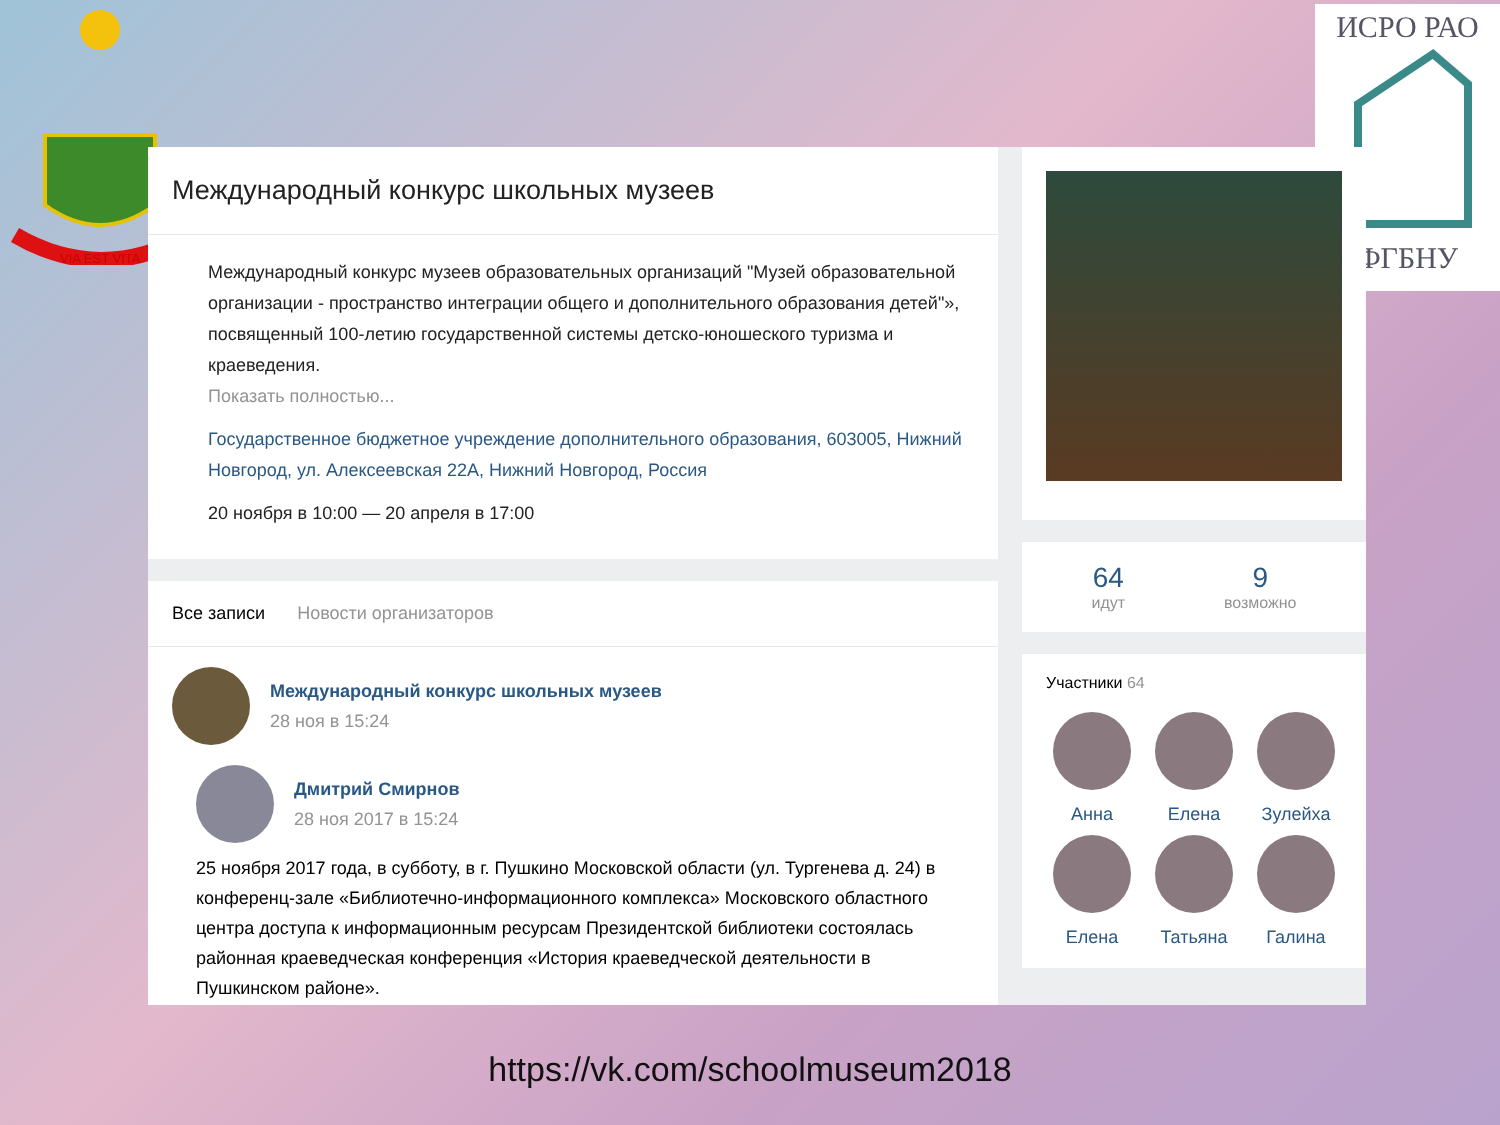VIA EST VITA
ИСРО РАО
ФГБНУ
Международный конкурс школьных музеев
Международный конкурс музеев образовательных организаций "Музей образовательной организации - пространство интеграции общего и дополнительного образования детей"», посвященный 100-летию государственной системы детско-юношеского туризма и краеведения.
Показать полностью...
Государственное бюджетное учреждение дополнительного образования, 603005, Нижний Новгород, ул. Алексеевская 22А, Нижний Новгород, Россия
20 ноября в 10:00 — 20 апреля в 17:00
Все записи Новости организаторов
Международный конкурс школьных музеев
28 ноя в 15:24
Дмитрий Смирнов
28 ноя 2017 в 15:24
25 ноября 2017 года, в субботу, в г. Пушкино Московской области (ул. Тургенева д. 24) в конференц-зале «Библиотечно-информационного комплекса» Московского областного центра доступа к информационным ресурсам Президентской библиотеки состоялась районная краеведческая конференция «История краеведческой деятельности в Пушкинском районе».
64
идут
9
возможно
Участники 64
Анна
Елена
Зулейха
Елена
Татьяна
Галина
https://vk.com/schoolmuseum2018